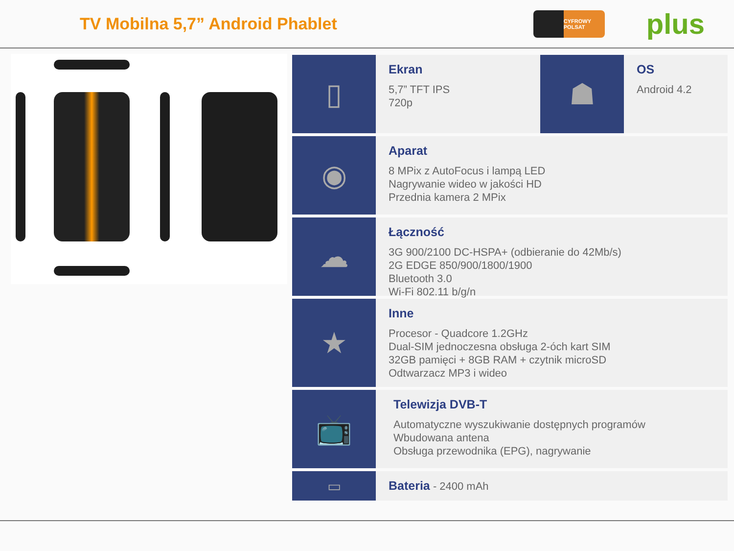TV Mobilna 5,7” Android Phablet
CYFROWY POLSAT
plus
▯
Ekran
5,7” TFT IPS
720p
☗
OS
Android 4.2
◉
Aparat
8 MPix z AutoFocus i lampą LED
Nagrywanie wideo w jakości HD
Przednia kamera 2 MPix
☁
Łączność
3G 900/2100 DC-HSPA+ (odbieranie do 42Mb/s)
2G EDGE 850/900/1800/1900
Bluetooth 3.0
Wi-Fi 802.11 b/g/n
★
Inne
Procesor - Quadcore 1.2GHz
Dual-SIM jednoczesna obsługa 2-óch kart SIM
32GB pamięci + 8GB RAM + czytnik microSD
Odtwarzacz MP3 i wideo
📺
Telewizja DVB-T
Automatyczne wyszukiwanie dostępnych programów
Wbudowana antena
Obsługa przewodnika (EPG), nagrywanie
▭
Bateria - 2400 mAh